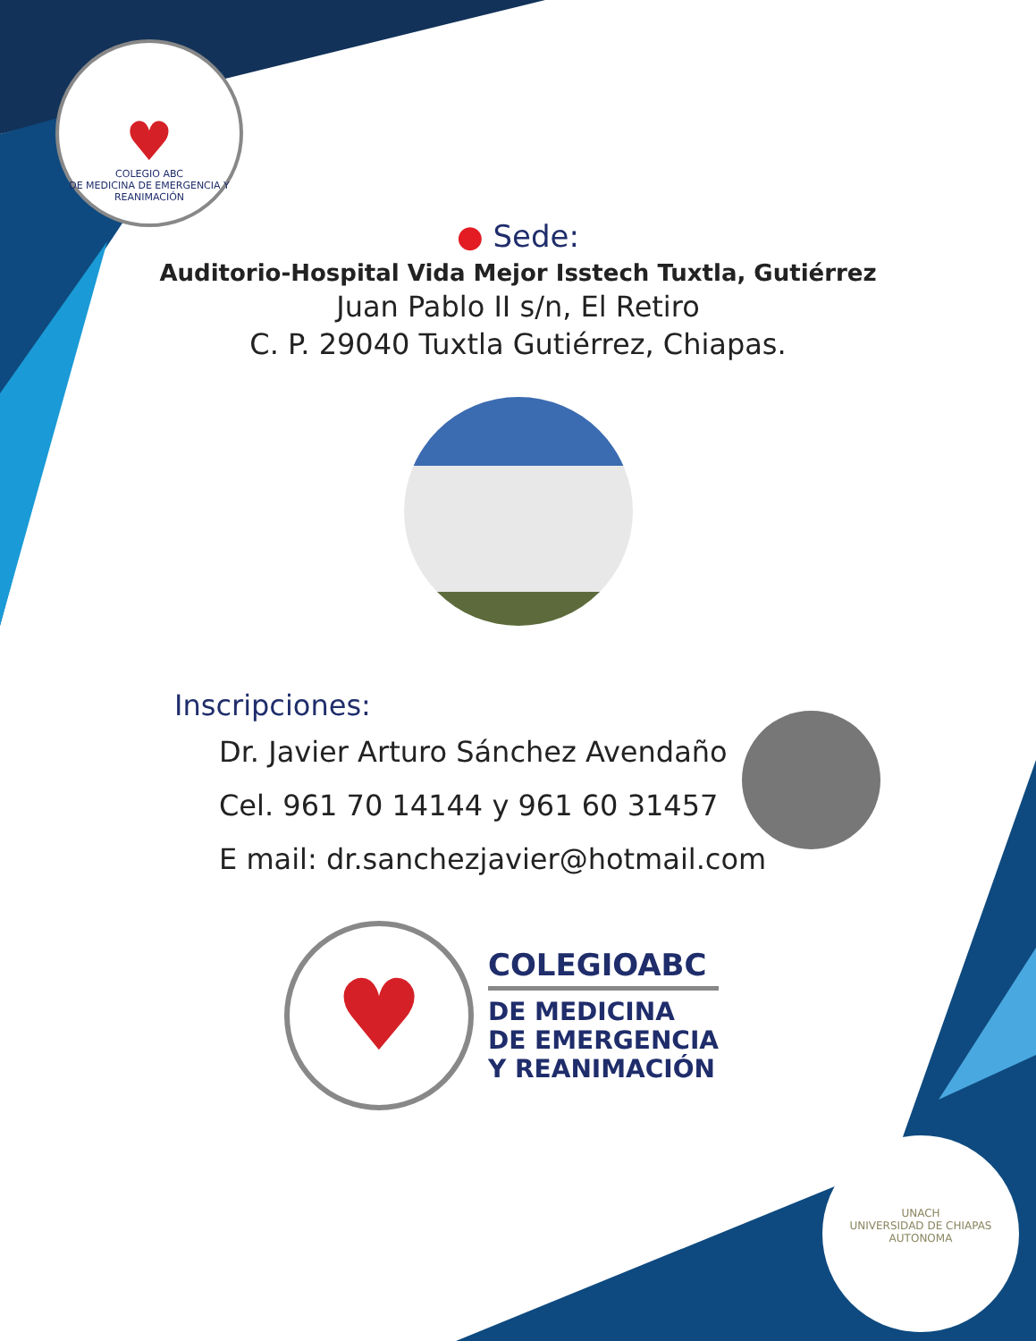♥
COLEGIO ABC
DE MEDICINA DE EMERGENCIA Y REANIMACIÓN
● Sede:
Auditorio-Hospital Vida Mejor Isstech Tuxtla, Gutiérrez
Juan Pablo II s/n, El Retiro
C. P. 29040 Tuxtla Gutiérrez, Chiapas.
Inscripciones:
Dr. Javier Arturo Sánchez Avendaño
Cel. 961 70 14144 y 961 60 31457
E mail: dr.sanchezjavier@hotmail.com
♥
COLEGIOABC
DE MEDICINA
DE EMERGENCIA
Y REANIMACIÓN
UNACH
UNIVERSIDAD DE CHIAPAS
AUTONOMA